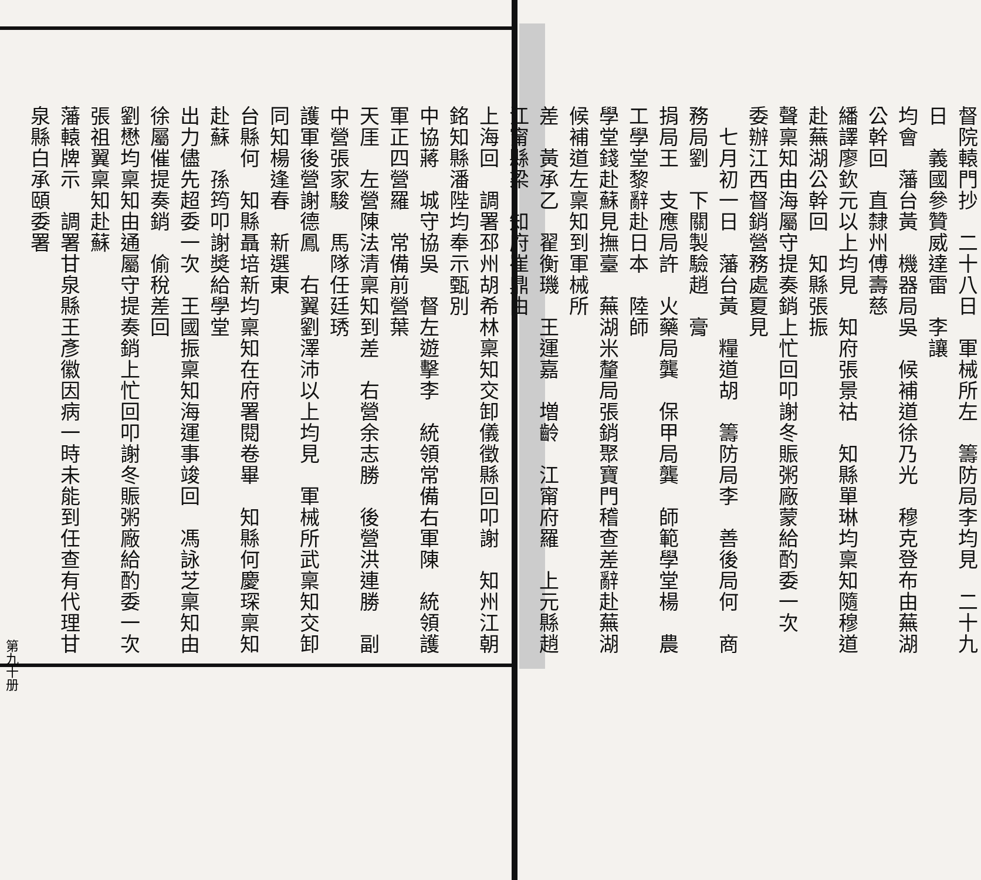督院轅門抄　二十八日　軍械所左　籌防局李均見　二十九日　義國參贊威達雷　李讓
均會　藩台黃　機器局吳　候補道徐乃光　穆克登布由蕪湖公幹回　直隸州傅壽慈
繙譯廖欽元以上均見　知府張景祜　知縣單琳均稟知隨穆道赴蕪湖公幹回　知縣張振
聲稟知由海屬守提奏銷上忙回叩謝冬賑粥廠蒙給酌委一次　委辦江西督銷營務處夏見
　七月初一日　藩台黃　糧道胡　籌防局李　善後局何　商務局劉　下關製驗趙　膏
捐局王　支應局許　火藥局龔　保甲局龔　師範學堂楊　農工學堂黎辭赴日本　陸師
學堂錢赴蘇見撫臺　蕪湖米釐局張銷聚寶門稽查差辭赴蕪湖　候補道左稟知到軍械所
差　黃承乙　翟衡璣　王運嘉　増齡　江甯府羅　上元縣趙　江甯縣梁　知府崔鼎由
上海回　調署邳州胡希林稟知交卸儀徵縣回叩謝　知州江朝銘知縣潘陛均奉示甄別
中協蔣　城守協吳　督左遊擊李　統領常備右軍陳　統領護軍正四營羅　常備前營葉
天厓　左營陳法清稟知到差　右營余志勝　後營洪連勝　副中營張家駿　馬隊任廷琇
護軍後營謝德鳳　右翼劉澤沛以上均見　軍械所武稟知交卸　同知楊逢春　新選東
台縣何　知縣聶培新均稟知在府署閱卷畢　知縣何慶琛稟知赴蘇　孫筠叩謝奬給學堂
出力儘先超委一次　王國振稟知海運事竣回　馮詠芝稟知由徐屬催提奏銷　偷稅差回
劉懋均稟知由通屬守提奏銷上忙回叩謝冬賑粥廠給酌委一次　張祖翼稟知赴蘇
藩轅牌示　調署甘泉縣王彥徽因病一時未能到任查有代理甘泉縣白承頤委署
第九十册